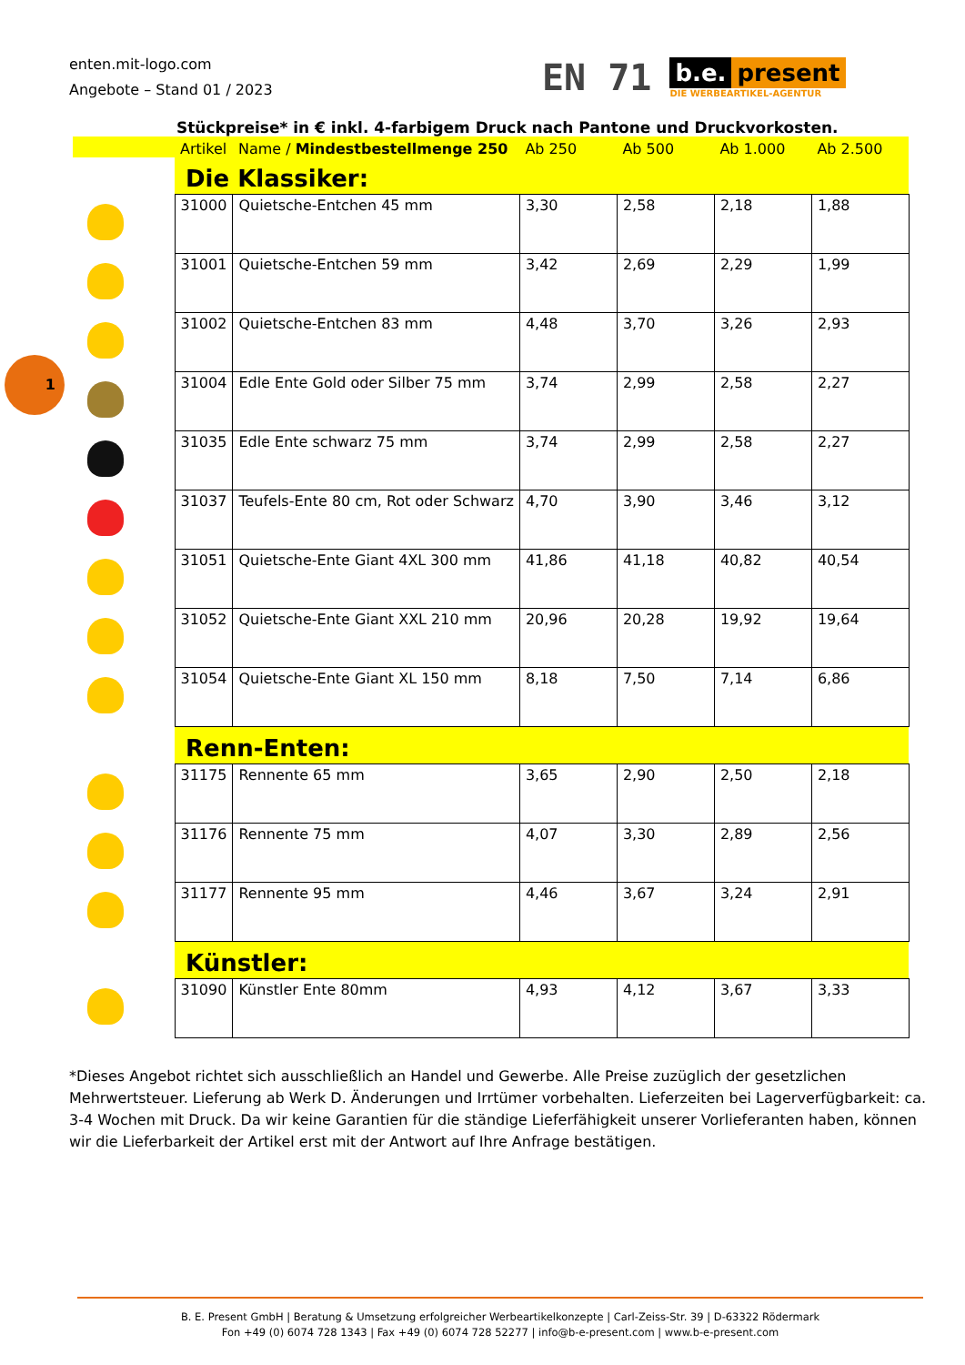enten.mit-logo.com
Angebote – Stand 01 / 2023
EN 71
b.e. present
DIE WERBEARTIKEL-AGENTUR
Stückpreise* in € inkl. 4-farbigem Druck nach Pantone und Druckvorkosten.
1
| | Artikel | Name / Mindestbestellmenge 250 | Ab 250 | Ab 500 | Ab 1.000 | Ab 2.500 |
| | Die Klassiker: | | | | | |
| | 31000 | Quietsche-Entchen 45 mm | 3,30 | 2,58 | 2,18 | 1,88 |
| | 31001 | Quietsche-Entchen 59 mm | 3,42 | 2,69 | 2,29 | 1,99 |
| | 31002 | Quietsche-Entchen 83 mm | 4,48 | 3,70 | 3,26 | 2,93 |
| | 31004 | Edle Ente Gold oder Silber 75 mm | 3,74 | 2,99 | 2,58 | 2,27 |
| | 31035 | Edle Ente schwarz 75 mm | 3,74 | 2,99 | 2,58 | 2,27 |
| | 31037 | Teufels-Ente 80 cm, Rot oder Schwarz | 4,70 | 3,90 | 3,46 | 3,12 |
| | 31051 | Quietsche-Ente Giant 4XL 300 mm | 41,86 | 41,18 | 40,82 | 40,54 |
| | 31052 | Quietsche-Ente Giant XXL 210 mm | 20,96 | 20,28 | 19,92 | 19,64 |
| | 31054 | Quietsche-Ente Giant XL 150 mm | 8,18 | 7,50 | 7,14 | 6,86 |
| | Renn-Enten: | | | | | |
| | 31175 | Rennente 65 mm | 3,65 | 2,90 | 2,50 | 2,18 |
| | 31176 | Rennente 75 mm | 4,07 | 3,30 | 2,89 | 2,56 |
| | 31177 | Rennente 95 mm | 4,46 | 3,67 | 3,24 | 2,91 |
| | Künstler: | | | | | |
| | 31090 | Künstler Ente 80mm | 4,93 | 4,12 | 3,67 | 3,33 |
*Dieses Angebot richtet sich ausschließlich an Handel und Gewerbe. Alle Preise zuzüglich der gesetzlichen Mehrwertsteuer. Lieferung ab Werk D. Änderungen und Irrtümer vorbehalten. Lieferzeiten bei Lagerverfügbarkeit: ca. 3-4 Wochen mit Druck. Da wir keine Garantien für die ständige Lieferfähigkeit unserer Vorlieferanten haben, können wir die Lieferbarkeit der Artikel erst mit der Antwort auf Ihre Anfrage bestätigen.
B. E. Present GmbH | Beratung & Umsetzung erfolgreicher Werbeartikelkonzepte | Carl-Zeiss-Str. 39 | D-63322 Rödermark
Fon +49 (0) 6074 728 1343 | Fax +49 (0) 6074 728 52277 | info@b-e-present.com | www.b-e-present.com